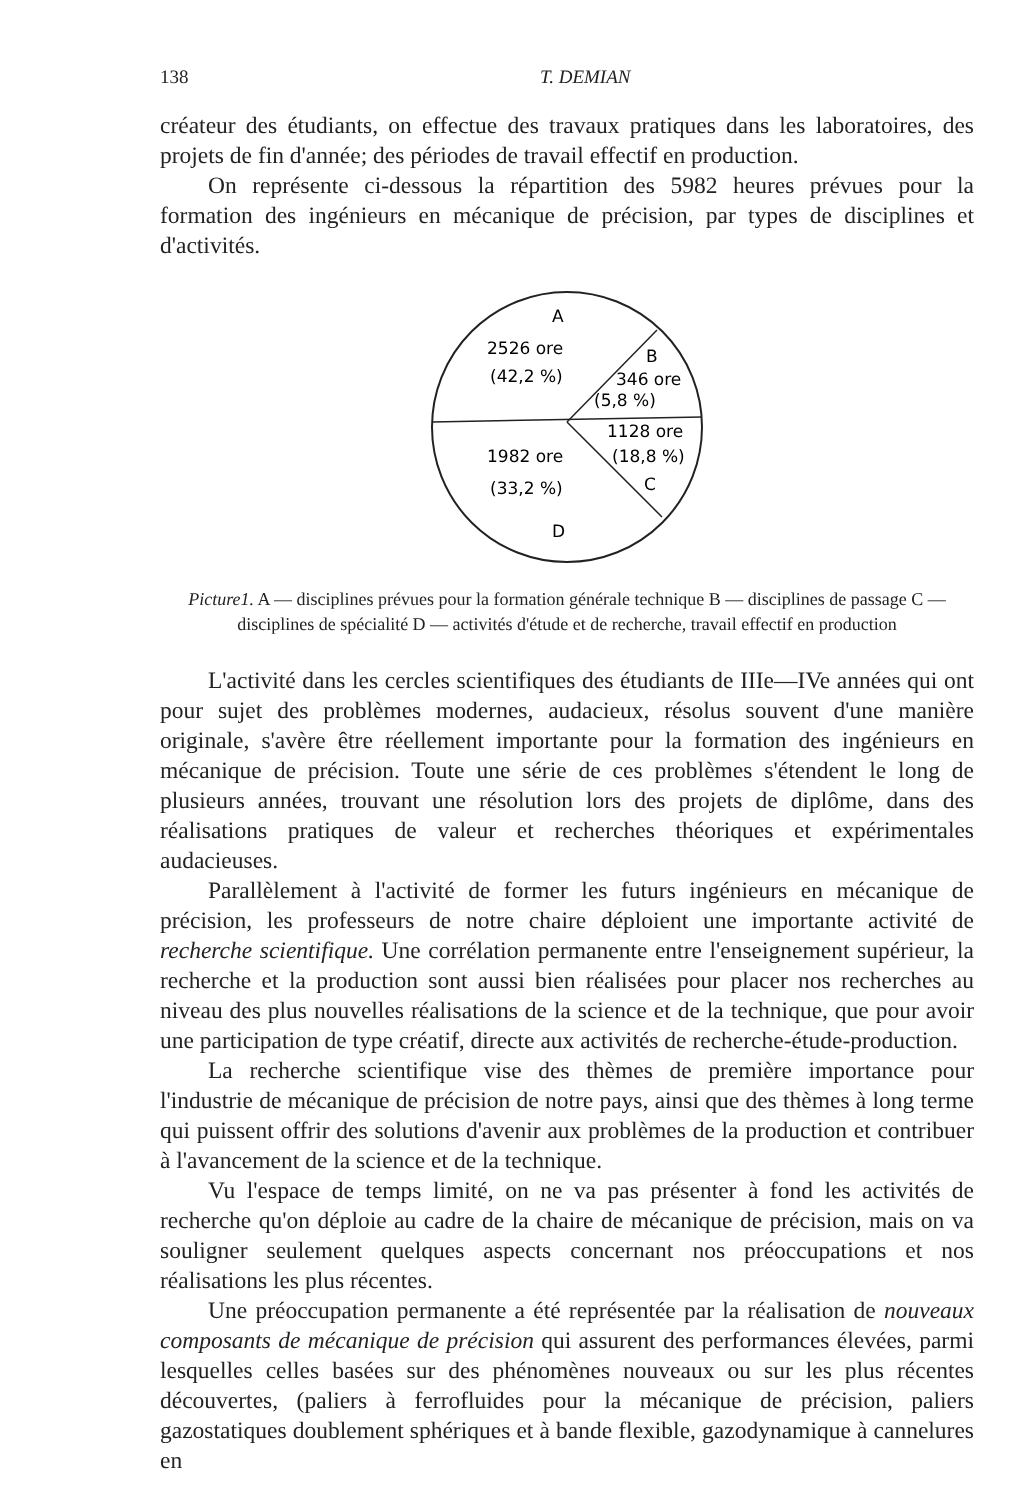138 T. DEMIAN
créateur des étudiants, on effectue des travaux pratiques dans les laboratoires, des projets de fin d'année; des périodes de travail effectif en production.
On représente ci-dessous la répartition des 5982 heures prévues pour la formation des ingénieurs en mécanique de précision, par types de disciplines et d'activités.
A
2526 ore
(42,2 %)
B
346 ore
(5,8 %)
1128 ore
(18,8 %)
C
1982 ore
(33,2 %)
D
Picture1. A — disciplines prévues pour la formation générale technique B — disciplines de passage C — disciplines de spécialité D — activités d'étude et de recherche, travail effectif en production
L'activité dans les cercles scientifiques des étudiants de IIIe—IVe années qui ont pour sujet des problèmes modernes, audacieux, résolus souvent d'une manière originale, s'avère être réellement importante pour la formation des ingénieurs en mécanique de précision. Toute une série de ces problèmes s'étendent le long de plusieurs années, trouvant une résolution lors des projets de diplôme, dans des réalisations pratiques de valeur et recherches théoriques et expérimentales audacieuses.
Parallèlement à l'activité de former les futurs ingénieurs en mécanique de précision, les professeurs de notre chaire déploient une importante activité de recherche scientifique. Une corrélation permanente entre l'enseignement supérieur, la recherche et la production sont aussi bien réalisées pour placer nos recherches au niveau des plus nouvelles réalisations de la science et de la technique, que pour avoir une participation de type créatif, directe aux activités de recherche-étude-production.
La recherche scientifique vise des thèmes de première importance pour l'industrie de mécanique de précision de notre pays, ainsi que des thèmes à long terme qui puissent offrir des solutions d'avenir aux problèmes de la production et contribuer à l'avancement de la science et de la technique.
Vu l'espace de temps limité, on ne va pas présenter à fond les activités de recherche qu'on déploie au cadre de la chaire de mécanique de précision, mais on va souligner seulement quelques aspects concernant nos préoccupations et nos réalisations les plus récentes.
Une préoccupation permanente a été représentée par la réalisation de nouveaux composants de mécanique de précision qui assurent des performances élevées, parmi lesquelles celles basées sur des phénomènes nouveaux ou sur les plus récentes découvertes, (paliers à ferrofluides pour la mécanique de précision, paliers gazostatiques doublement sphériques et à bande flexible, gazodynamique à cannelures en